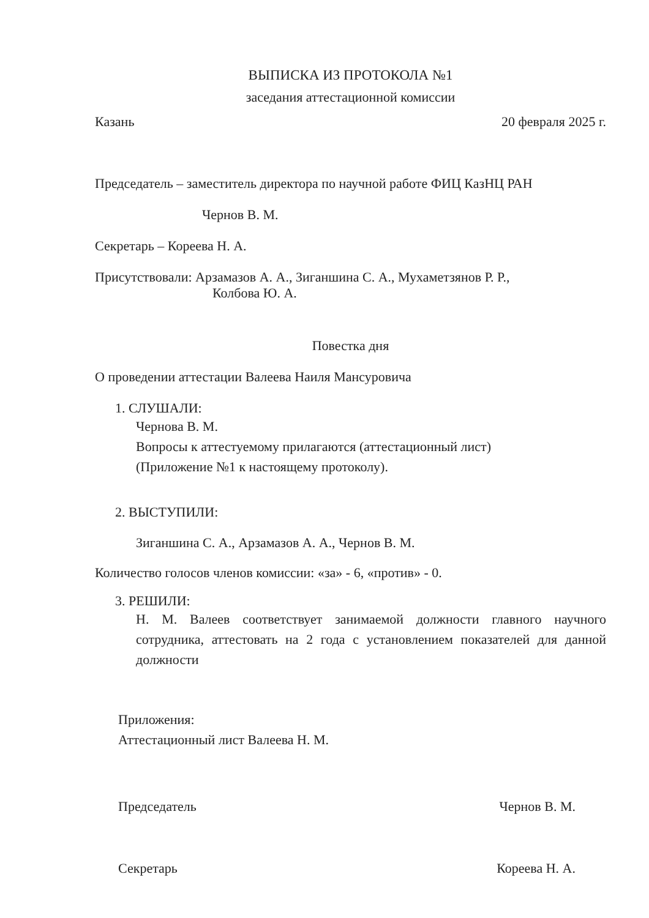ВЫПИСКА ИЗ ПРОТОКОЛА №1
заседания аттестационной комиссии
Казань 20 февраля 2025 г.
Председатель – заместитель директора по научной работе ФИЦ КазНЦ РАН
Чернов В. М.
Секретарь – Кореева Н. А.
Присутствовали: Арзамазов А. А., Зиганшина С. А., Мухаметзянов Р. Р.,
Колбова Ю. А.
Повестка дня
О проведении аттестации Валеева Наиля Мансуровича
1. СЛУШАЛИ:
Чернова В. М.
Вопросы к аттестуемому прилагаются (аттестационный лист)
(Приложение №1 к настоящему протоколу).
2. ВЫСТУПИЛИ:
Зиганшина С. А., Арзамазов А. А., Чернов В. М.
Количество голосов членов комиссии: «за» - 6, «против» - 0.
3. РЕШИЛИ:
Н. М. Валеев соответствует занимаемой должности главного научного сотрудника, аттестовать на 2 года с установлением показателей для данной должности
Приложения:
Аттестационный лист Валеева Н. М.
Председатель Чернов В. М.
Секретарь Кореева Н. А.